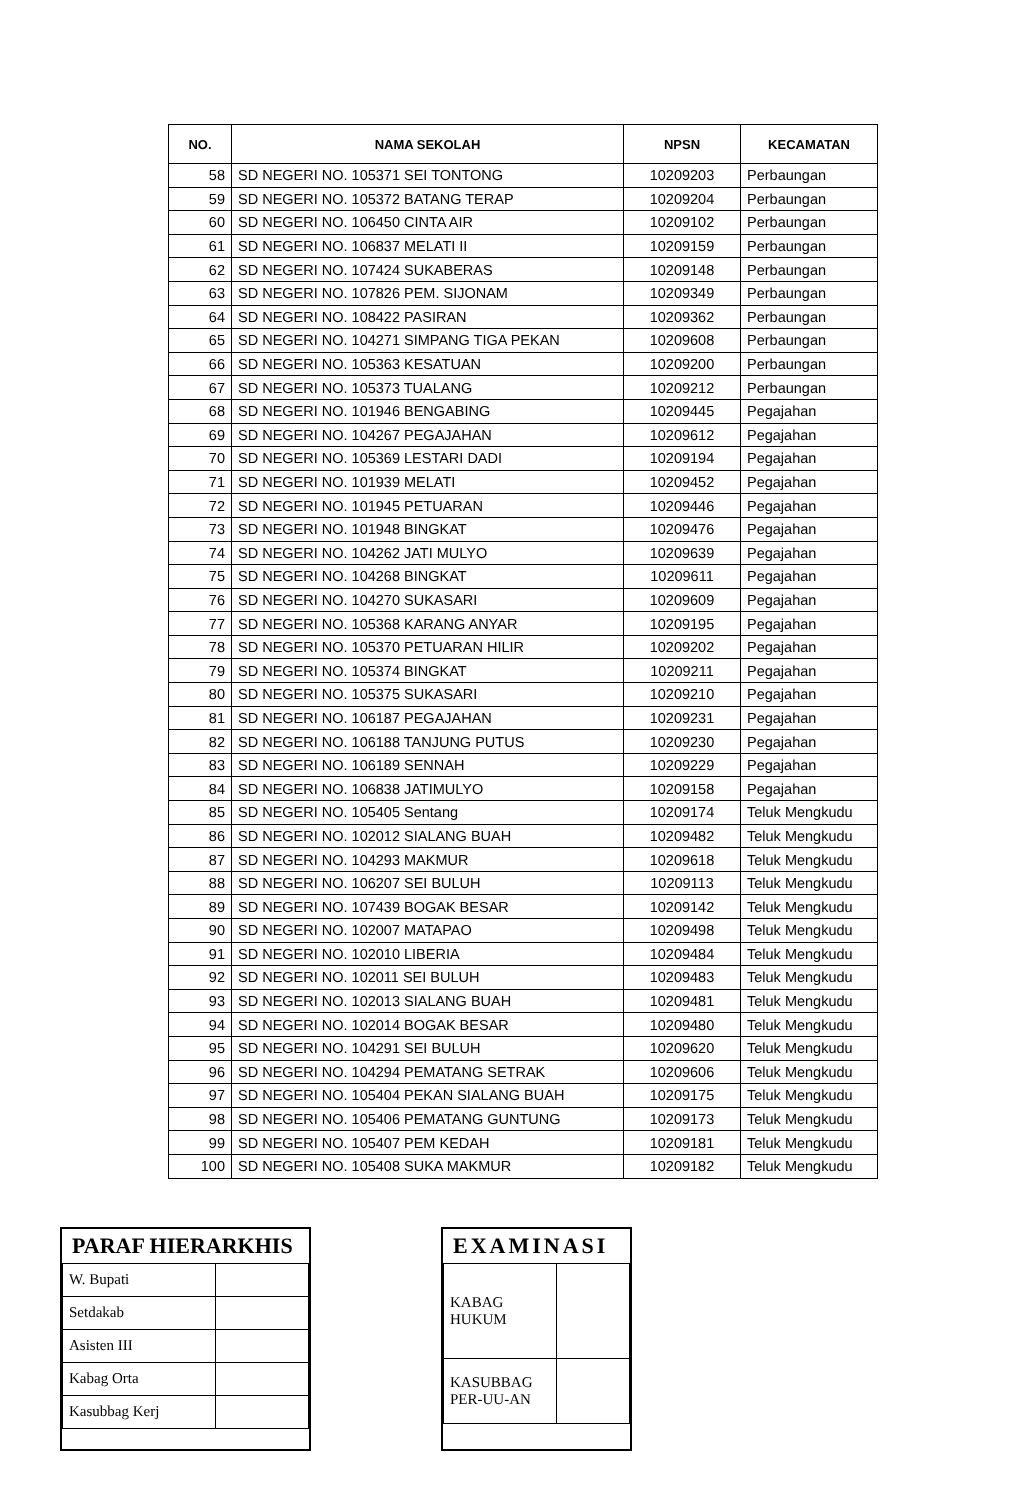| NO. | NAMA SEKOLAH | NPSN | KECAMATAN |
| --- | --- | --- | --- |
| 58 | SD NEGERI NO. 105371 SEI TONTONG | 10209203 | Perbaungan |
| 59 | SD NEGERI NO. 105372 BATANG TERAP | 10209204 | Perbaungan |
| 60 | SD NEGERI NO. 106450 CINTA AIR | 10209102 | Perbaungan |
| 61 | SD NEGERI NO. 106837 MELATI II | 10209159 | Perbaungan |
| 62 | SD NEGERI NO. 107424 SUKABERAS | 10209148 | Perbaungan |
| 63 | SD NEGERI NO. 107826 PEM. SIJONAM | 10209349 | Perbaungan |
| 64 | SD NEGERI NO. 108422 PASIRAN | 10209362 | Perbaungan |
| 65 | SD NEGERI NO. 104271 SIMPANG TIGA PEKAN | 10209608 | Perbaungan |
| 66 | SD NEGERI NO. 105363 KESATUAN | 10209200 | Perbaungan |
| 67 | SD NEGERI NO. 105373 TUALANG | 10209212 | Perbaungan |
| 68 | SD NEGERI NO. 101946 BENGABING | 10209445 | Pegajahan |
| 69 | SD NEGERI NO. 104267 PEGAJAHAN | 10209612 | Pegajahan |
| 70 | SD NEGERI NO. 105369 LESTARI DADI | 10209194 | Pegajahan |
| 71 | SD NEGERI NO. 101939 MELATI | 10209452 | Pegajahan |
| 72 | SD NEGERI NO. 101945 PETUARAN | 10209446 | Pegajahan |
| 73 | SD NEGERI NO. 101948 BINGKAT | 10209476 | Pegajahan |
| 74 | SD NEGERI NO. 104262 JATI MULYO | 10209639 | Pegajahan |
| 75 | SD NEGERI NO. 104268 BINGKAT | 10209611 | Pegajahan |
| 76 | SD NEGERI NO. 104270 SUKASARI | 10209609 | Pegajahan |
| 77 | SD NEGERI NO. 105368 KARANG ANYAR | 10209195 | Pegajahan |
| 78 | SD NEGERI NO. 105370 PETUARAN HILIR | 10209202 | Pegajahan |
| 79 | SD NEGERI NO. 105374 BINGKAT | 10209211 | Pegajahan |
| 80 | SD NEGERI NO. 105375 SUKASARI | 10209210 | Pegajahan |
| 81 | SD NEGERI NO. 106187 PEGAJAHAN | 10209231 | Pegajahan |
| 82 | SD NEGERI NO. 106188 TANJUNG PUTUS | 10209230 | Pegajahan |
| 83 | SD NEGERI NO. 106189 SENNAH | 10209229 | Pegajahan |
| 84 | SD NEGERI NO. 106838 JATIMULYO | 10209158 | Pegajahan |
| 85 | SD NEGERI NO. 105405 Sentang | 10209174 | Teluk Mengkudu |
| 86 | SD NEGERI NO. 102012 SIALANG BUAH | 10209482 | Teluk Mengkudu |
| 87 | SD NEGERI NO. 104293 MAKMUR | 10209618 | Teluk Mengkudu |
| 88 | SD NEGERI NO. 106207 SEI BULUH | 10209113 | Teluk Mengkudu |
| 89 | SD NEGERI NO. 107439 BOGAK BESAR | 10209142 | Teluk Mengkudu |
| 90 | SD NEGERI NO. 102007 MATAPAO | 10209498 | Teluk Mengkudu |
| 91 | SD NEGERI NO. 102010 LIBERIA | 10209484 | Teluk Mengkudu |
| 92 | SD NEGERI NO. 102011 SEI BULUH | 10209483 | Teluk Mengkudu |
| 93 | SD NEGERI NO. 102013 SIALANG BUAH | 10209481 | Teluk Mengkudu |
| 94 | SD NEGERI NO. 102014 BOGAK BESAR | 10209480 | Teluk Mengkudu |
| 95 | SD NEGERI NO. 104291 SEI BULUH | 10209620 | Teluk Mengkudu |
| 96 | SD NEGERI NO. 104294 PEMATANG SETRAK | 10209606 | Teluk Mengkudu |
| 97 | SD NEGERI NO. 105404 PEKAN SIALANG BUAH | 10209175 | Teluk Mengkudu |
| 98 | SD NEGERI NO. 105406 PEMATANG GUNTUNG | 10209173 | Teluk Mengkudu |
| 99 | SD NEGERI NO. 105407 PEM KEDAH | 10209181 | Teluk Mengkudu |
| 100 | SD NEGERI NO. 105408 SUKA MAKMUR | 10209182 | Teluk Mengkudu |
PARAF HIERARKHIS
| W. Bupati | |
| Setdakab | |
| Asisten III | |
| Kabag Orta | |
| Kasubbag Kerj | |
EXAMINASI
| KABAG HUKUM | |
| KASUBBAG PER-UU-AN | |